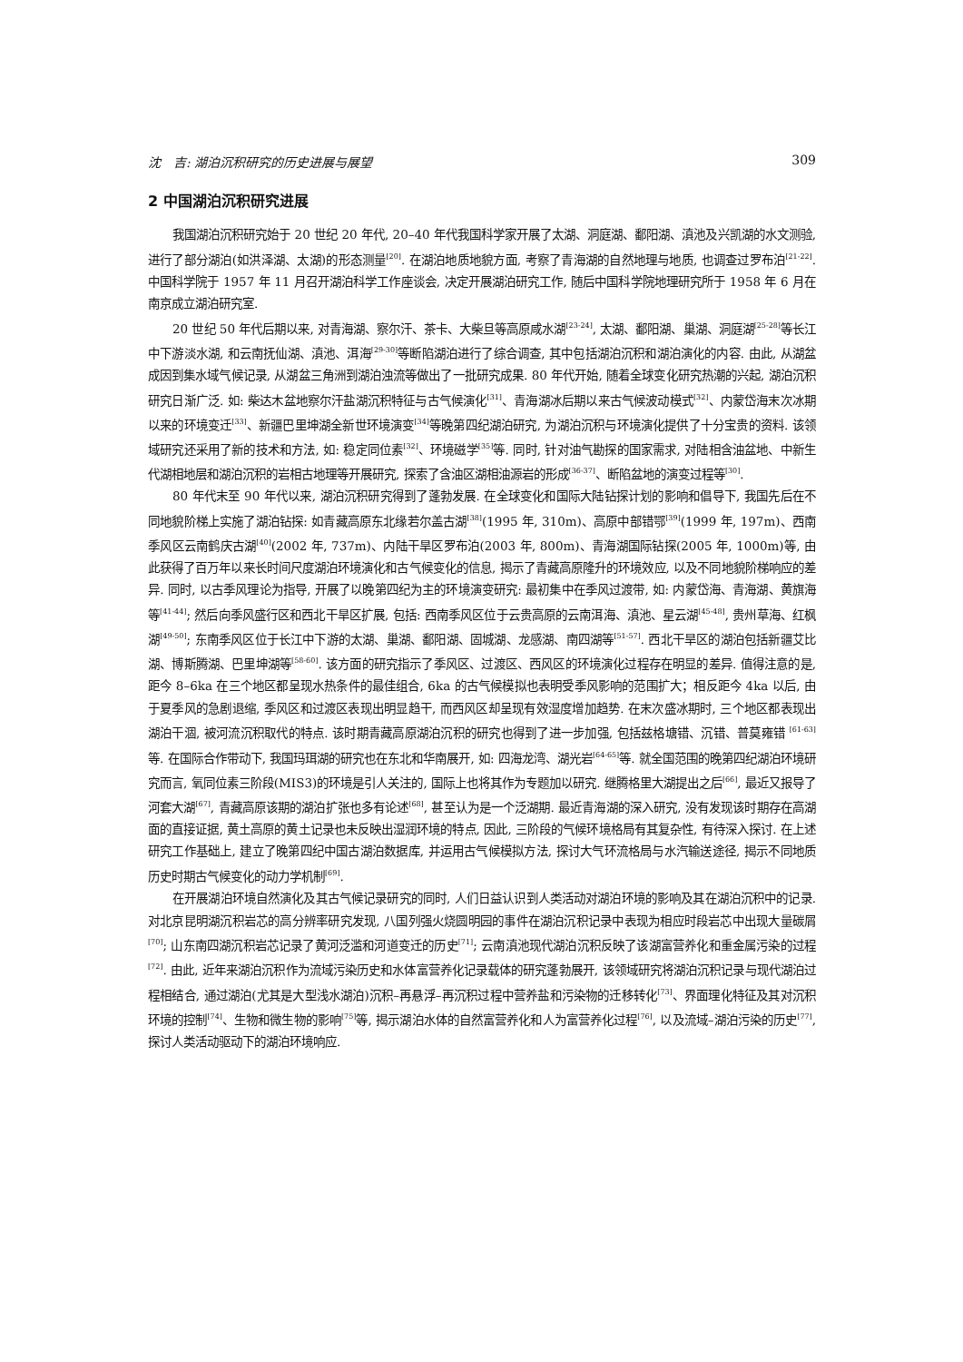沈　吉: 湖泊沉积研究的历史进展与展望 309
2 中国湖泊沉积研究进展
我国湖泊沉积研究始于 20 世纪 20 年代, 20–40 年代我国科学家开展了太湖、洞庭湖、鄱阳湖、滇池及兴凯湖的水文测验, 进行了部分湖泊(如洪泽湖、太湖)的形态测量<sup>[20]</sup>. 在湖泊地质地貌方面, 考察了青海湖的自然地理与地质, 也调查过罗布泊<sup>[21-22]</sup>. 中国科学院于 1957 年 11 月召开湖泊科学工作座谈会, 决定开展湖泊研究工作, 随后中国科学院地理研究所于 1958 年 6 月在南京成立湖泊研究室.
20 世纪 50 年代后期以来, 对青海湖、察尔汗、茶卡、大柴旦等高原咸水湖<sup>[23-24]</sup>, 太湖、鄱阳湖、巢湖、洞庭湖<sup>[25-28]</sup>等长江中下游淡水湖, 和云南抚仙湖、滇池、洱海<sup>[29-30]</sup>等断陷湖泊进行了综合调查, 其中包括湖泊沉积和湖泊演化的内容. 由此, 从湖盆成因到集水域气候记录, 从湖盆三角洲到湖泊浊流等做出了一批研究成果. 80 年代开始, 随着全球变化研究热潮的兴起, 湖泊沉积研究日渐广泛. 如: 柴达木盆地察尔汗盐湖沉积特征与古气候演化<sup>[31]</sup>、青海湖冰后期以来古气候波动模式<sup>[32]</sup>、内蒙岱海末次冰期以来的环境变迁<sup>[33]</sup>、新疆巴里坤湖全新世环境演变<sup>[34]</sup>等晚第四纪湖泊研究, 为湖泊沉积与环境演化提供了十分宝贵的资料. 该领域研究还采用了新的技术和方法, 如: 稳定同位素<sup>[32]</sup>、环境磁学<sup>[35]</sup>等. 同时, 针对油气勘探的国家需求, 对陆相含油盆地、中新生代湖相地层和湖泊沉积的岩相古地理等开展研究, 探索了含油区湖相油源岩的形成<sup>[36-37]</sup>、断陷盆地的演变过程等<sup>[30]</sup>.
80 年代末至 90 年代以来, 湖泊沉积研究得到了蓬勃发展. 在全球变化和国际大陆钻探计划的影响和倡导下, 我国先后在不同地貌阶梯上实施了湖泊钻探: 如青藏高原东北缘若尔盖古湖<sup>[38]</sup>(1995 年, 310m)、高原中部错鄂<sup>[39]</sup>(1999 年, 197m)、西南季风区云南鹤庆古湖<sup>[40]</sup>(2002 年, 737m)、内陆干旱区罗布泊(2003 年, 800m)、青海湖国际钻探(2005 年, 1000m)等, 由此获得了百万年以来长时间尺度湖泊环境演化和古气候变化的信息, 揭示了青藏高原隆升的环境效应, 以及不同地貌阶梯响应的差异. 同时, 以古季风理论为指导, 开展了以晚第四纪为主的环境演变研究: 最初集中在季风过渡带, 如: 内蒙岱海、青海湖、黄旗海等<sup>[41-44]</sup>; 然后向季风盛行区和西北干旱区扩展, 包括: 西南季风区位于云贵高原的云南洱海、滇池、星云湖<sup>[45-48]</sup>, 贵州草海、红枫湖<sup>[49-50]</sup>; 东南季风区位于长江中下游的太湖、巢湖、鄱阳湖、固城湖、龙感湖、南四湖等<sup>[51-57]</sup>. 西北干旱区的湖泊包括新疆艾比湖、博斯腾湖、巴里坤湖等<sup>[58-60]</sup>. 该方面的研究指示了季风区、过渡区、西风区的环境演化过程存在明显的差异. 值得注意的是, 距今 8–6ka 在三个地区都呈现水热条件的最佳组合, 6ka 的古气候模拟也表明受季风影响的范围扩大；相反距今 4ka 以后, 由于夏季风的急剧退缩, 季风区和过渡区表现出明显趋干, 而西风区却呈现有效湿度增加趋势. 在末次盛冰期时, 三个地区都表现出湖泊干涸, 被河流沉积取代的特点. 该时期青藏高原湖泊沉积的研究也得到了进一步加强, 包括兹格塘错、沉错、普莫雍错 <sup>[61-63]</sup>等. 在国际合作带动下, 我国玛珥湖的研究也在东北和华南展开, 如: 四海龙湾、湖光岩<sup>[64-65]</sup>等. 就全国范围的晚第四纪湖泊环境研究而言, 氧同位素三阶段(MIS3)的环境是引人关注的, 国际上也将其作为专题加以研究. 继腾格里大湖提出之后<sup>[66]</sup>, 最近又报导了河套大湖<sup>[67]</sup>, 青藏高原该期的湖泊扩张也多有论述<sup>[68]</sup>, 甚至认为是一个泛湖期. 最近青海湖的深入研究, 没有发现该时期存在高湖面的直接证据, 黄土高原的黄土记录也未反映出湿润环境的特点, 因此, 三阶段的气候环境格局有其复杂性, 有待深入探讨. 在上述研究工作基础上, 建立了晚第四纪中国古湖泊数据库, 并运用古气候模拟方法, 探讨大气环流格局与水汽输送途径, 揭示不同地质历史时期古气候变化的动力学机制<sup>[69]</sup>.
在开展湖泊环境自然演化及其古气候记录研究的同时, 人们日益认识到人类活动对湖泊环境的影响及其在湖泊沉积中的记录. 对北京昆明湖沉积岩芯的高分辨率研究发现, 八国列强火烧圆明园的事件在湖泊沉积记录中表现为相应时段岩芯中出现大量碳屑<sup>[70]</sup>; 山东南四湖沉积岩芯记录了黄河泛滥和河道变迁的历史<sup>[71]</sup>; 云南滇池现代湖泊沉积反映了该湖富营养化和重金属污染的过程<sup>[72]</sup>. 由此, 近年来湖泊沉积作为流域污染历史和水体富营养化记录载体的研究蓬勃展开, 该领域研究将湖泊沉积记录与现代湖泊过程相结合, 通过湖泊(尤其是大型浅水湖泊)沉积–再悬浮–再沉积过程中营养盐和污染物的迁移转化<sup>[73]</sup>、界面理化特征及其对沉积环境的控制<sup>[74]</sup>、生物和微生物的影响<sup>[75]</sup>等, 揭示湖泊水体的自然富营养化和人为富营养化过程<sup>[76]</sup>, 以及流域–湖泊污染的历史<sup>[77]</sup>, 探讨人类活动驱动下的湖泊环境响应.